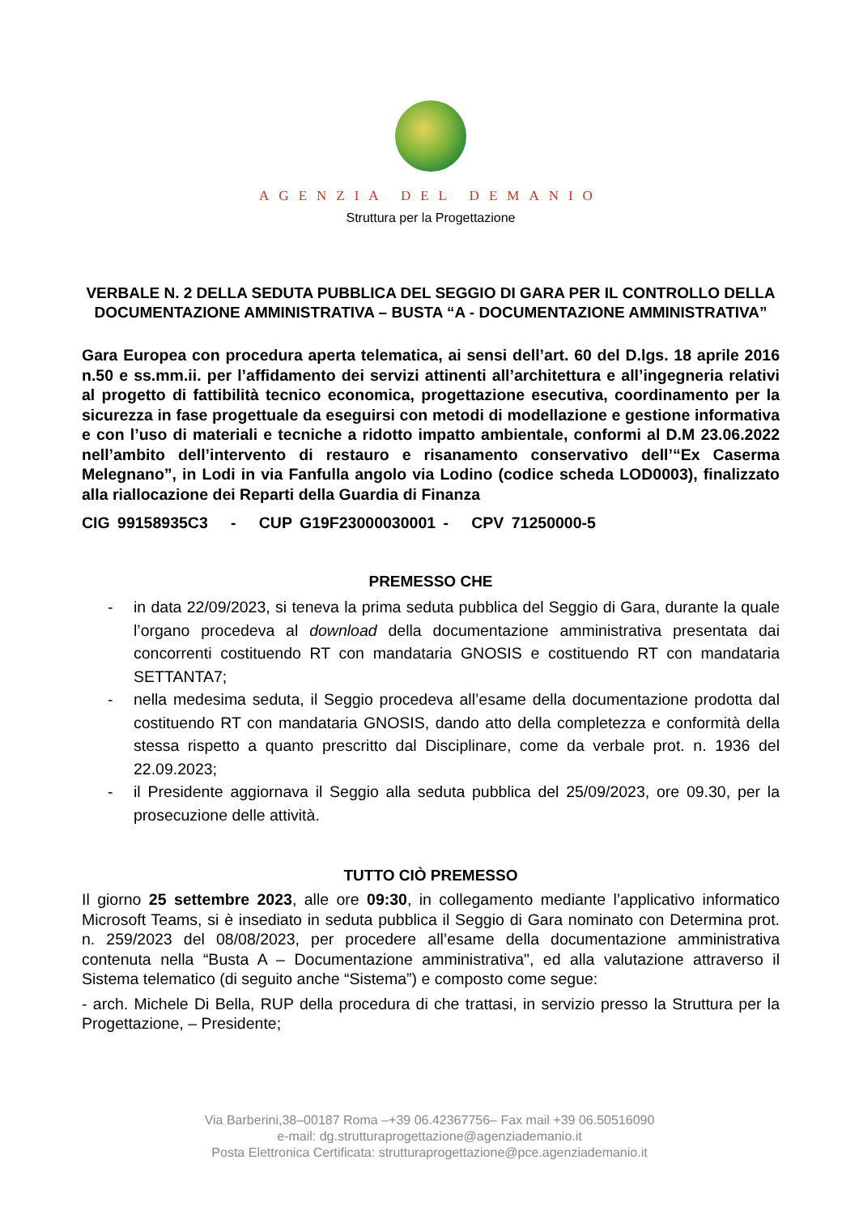AGENZIA DEL DEMANIO
Struttura per la Progettazione
VERBALE N. 2 DELLA SEDUTA PUBBLICA DEL SEGGIO DI GARA PER IL CONTROLLO DELLA DOCUMENTAZIONE AMMINISTRATIVA – BUSTA “A - DOCUMENTAZIONE AMMINISTRATIVA”
Gara Europea con procedura aperta telematica, ai sensi dell’art. 60 del D.lgs. 18 aprile 2016 n.50 e ss.mm.ii. per l’affidamento dei servizi attinenti all’architettura e all’ingegneria relativi al progetto di fattibilità tecnico economica, progettazione esecutiva, coordinamento per la sicurezza in fase progettuale da eseguirsi con metodi di modellazione e gestione informativa e con l’uso di materiali e tecniche a ridotto impatto ambientale, conformi al D.M 23.06.2022 nell’ambito dell’intervento di restauro e risanamento conservativo dell’“Ex Caserma Melegnano”, in Lodi in via Fanfulla angolo via Lodino (codice scheda LOD0003), finalizzato alla riallocazione dei Reparti della Guardia di Finanza
CIG 99158935C3 - CUP G19F23000030001 - CPV 71250000-5
PREMESSO CHE
- in data 22/09/2023, si teneva la prima seduta pubblica del Seggio di Gara, durante la quale l’organo procedeva al download della documentazione amministrativa presentata dai concorrenti costituendo RT con mandataria GNOSIS e costituendo RT con mandataria SETTANTA7;
- nella medesima seduta, il Seggio procedeva all’esame della documentazione prodotta dal costituendo RT con mandataria GNOSIS, dando atto della completezza e conformità della stessa rispetto a quanto prescritto dal Disciplinare, come da verbale prot. n. 1936 del 22.09.2023;
- il Presidente aggiornava il Seggio alla seduta pubblica del 25/09/2023, ore 09.30, per la prosecuzione delle attività.
TUTTO CIÒ PREMESSO
Il giorno 25 settembre 2023, alle ore 09:30, in collegamento mediante l’applicativo informatico Microsoft Teams, si è insediato in seduta pubblica il Seggio di Gara nominato con Determina prot. n. 259/2023 del 08/08/2023, per procedere all’esame della documentazione amministrativa contenuta nella “Busta A – Documentazione amministrativa", ed alla valutazione attraverso il Sistema telematico (di seguito anche “Sistema”) e composto come segue:
- arch. Michele Di Bella, RUP della procedura di che trattasi, in servizio presso la Struttura per la Progettazione, – Presidente;
Via Barberini,38–00187 Roma –+39 06.42367756– Fax mail +39 06.50516090
e-mail: dg.strutturaprogettazione@agenziademanio.it
Posta Elettronica Certificata: strutturaprogettazione@pce.agenziademanio.it